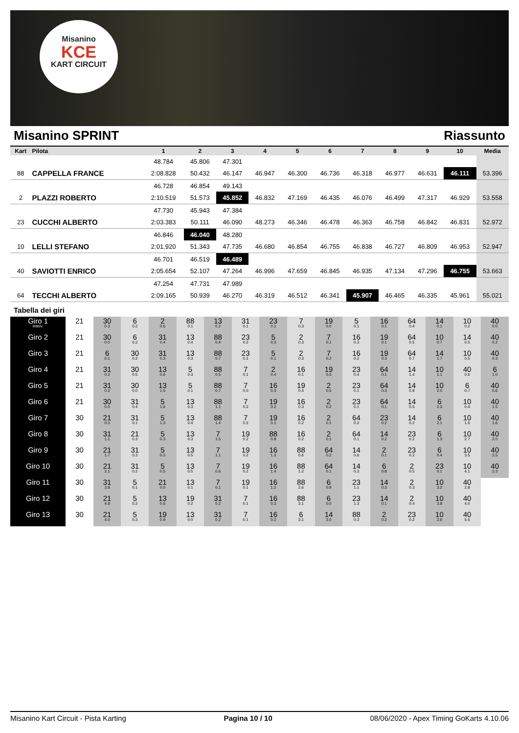Misanino
KCE
KART CIRCUIT
Misanino SPRINT Riassunto
| Kart | Pilota | 1 | 2 | 3 | 4 | 5 | 6 | 7 | 8 | 9 | 10 | Media |
| --- | --- | --- | --- | --- | --- | --- | --- | --- | --- | --- | --- | --- |
| | | 48.784 | 45.806 | 47.301 | | | | | | | | |
| 88 | CAPPELLA FRANCE | 2:08.828 | 50.432 | 46.147 | 46.947 | 46.300 | 46.736 | 46.318 | 46.977 | 46.631 | 46.111 | 53.396 |
| | | 46.728 | 46.854 | 49.143 | | | | | | | | |
| 2 | PLAZZI ROBERTO | 2:10.519 | 51.573 | 45.852 | 46.832 | 47.169 | 46.435 | 46.076 | 46.499 | 47.317 | 46.929 | 53.558 |
| | | 47.730 | 45.943 | 47.384 | | | | | | | | |
| 23 | CUCCHI ALBERTO | 2:03.383 | 50.111 | 46.090 | 48.273 | 46.346 | 46.478 | 46.363 | 46.758 | 46.842 | 46.831 | 52.972 |
| | | 46.846 | 46.040 | 48.280 | | | | | | | | |
| 10 | LELLI STEFANO | 2:01.920 | 51.343 | 47.735 | 46.680 | 46.854 | 46.755 | 46.838 | 46.727 | 46.809 | 46.953 | 52.947 |
| | | 46.701 | 46.519 | 46.489 | | | | | | | | |
| 40 | SAVIOTTI ENRICO | 2:05.654 | 52.107 | 47.264 | 46.996 | 47.659 | 46.845 | 46.935 | 47.134 | 47.296 | 46.755 | 53.663 |
| | | 47.254 | 47.731 | 47.989 | | | | | | | | |
| 64 | TECCHI ALBERTO | 2:09.165 | 50.939 | 46.270 | 46.319 | 46.512 | 46.341 | 45.907 | 46.465 | 46.335 | 45.961 | 55.021 |
Tabella dei giri
| Giro 1 Interv. | 21 | 30 0.3 | 6 0.2 | 2 0.6 | 88 0.1 | 13 0.2 | 31 0.1 | 23 0.1 | 7 0.3 | 19 0.0 | 5 0.1 | 16 0.1 | 64 0.4 | 14 0.1 | 10 0.2 | 40 0.0 |
| Giro 2 | 21 | 30 0.0 | 6 0.2 | 31 0.4 | 13 0.4 | 88 0.4 | 23 0.2 | 5 0.3 | 2 0.3 | 7 0.1 | 16 0.3 | 19 0.1 | 64 0.5 | 10 0.7 | 14 0.5 | 40 0.2 |
| Giro 3 | 21 | 6 0.1 | 30 0.2 | 31 0.3 | 13 0.3 | 88 0.7 | 23 0.1 | 5 0.1 | 2 0.3 | 7 0.2 | 16 0.2 | 19 0.3 | 64 0.7 | 14 1.7 | 10 0.5 | 40 0.3 |
| Giro 4 | 21 | 31 0.2 | 30 0.5 | 13 0.6 | 5 0.3 | 88 0.5 | 7 0.1 | 2 0.4 | 16 0.1 | 19 0.3 | 23 0.4 | 64 0.1 | 14 1.4 | 10 1.1 | 40 0.6 | 6 1.0 |
| Giro 5 | 21 | 31 0.2 | 30 0.0 | 13 1.5 | 5 0.1 | 88 0.7 | 7 0.0 | 16 0.3 | 19 0.4 | 2 0.5 | 23 0.1 | 64 0.3 | 14 0.9 | 10 2.0 | 6 0.7 | 40 0.6 |
| Giro 6 | 21 | 30 0.0 | 31 0.4 | 5 1.6 | 13 0.3 | 88 1.1 | 7 0.2 | 19 0.2 | 16 0.3 | 2 0.2 | 23 0.1 | 64 0.1 | 14 0.5 | 6 2.3 | 10 0.4 | 40 1.5 |
| Giro 7 | 30 | 21 0.0 | 31 0.1 | 5 1.3 | 13 0.4 | 88 1.4 | 7 0.2 | 19 0.1 | 16 0.2 | 2 0.1 | 64 0.2 | 23 0.2 | 14 0.2 | 6 2.1 | 10 1.6 | 40 1.6 |
| Giro 8 | 30 | 31 1.1 | 21 0.3 | 5 0.3 | 13 0.3 | 7 1.5 | 19 0.2 | 88 0.8 | 16 0.2 | 2 0.1 | 64 0.1 | 14 0.2 | 23 0.2 | 6 1.3 | 10 2.7 | 40 2.0 |
| Giro 9 | 30 | 21 1.7 | 31 0.3 | 5 0.2 | 13 0.5 | 7 1.1 | 19 0.2 | 16 1.3 | 88 0.6 | 64 0.2 | 14 0.6 | 2 0.1 | 23 0.2 | 6 0.4 | 10 3.5 | 40 2.5 |
| Giro 10 | 30 | 21 2.1 | 31 0.2 | 5 0.5 | 13 0.5 | 7 0.6 | 19 0.2 | 16 1.4 | 88 1.2 | 64 0.1 | 14 0.3 | 6 0.8 | 2 0.5 | 23 0.1 | 10 4.1 | 40 2.3 |
| Giro 11 | 30 | 31 3.8 | 5 0.1 | 21 0.0 | 13 0.1 | 7 0.1 | 19 0.1 | 16 1.2 | 88 2.6 | 6 0.9 | 23 1.1 | 14 0.3 | 2 0.3 | 10 3.2 | 40 2.8 | |
| Giro 12 | 30 | 21 4.8 | 5 0.2 | 13 0.5 | 19 0.2 | 31 0.2 | 7 0.1 | 16 0.3 | 88 3.1 | 6 0.0 | 23 1.3 | 14 0.1 | 2 0.4 | 10 3.8 | 40 4.0 | |
| Giro 13 | 30 | 21 4.0 | 5 0.3 | 19 0.9 | 13 0.0 | 31 0.2 | 7 0.1 | 16 0.2 | 6 3.1 | 14 3.0 | 88 0.3 | 2 0.2 | 23 0.2 | 10 2.6 | 40 5.5 | |
Misanino Kart Circuit - Pista Karting Pagina 10 / 10 08/06/2020 - Apex Timing GoKarts 4.10.06